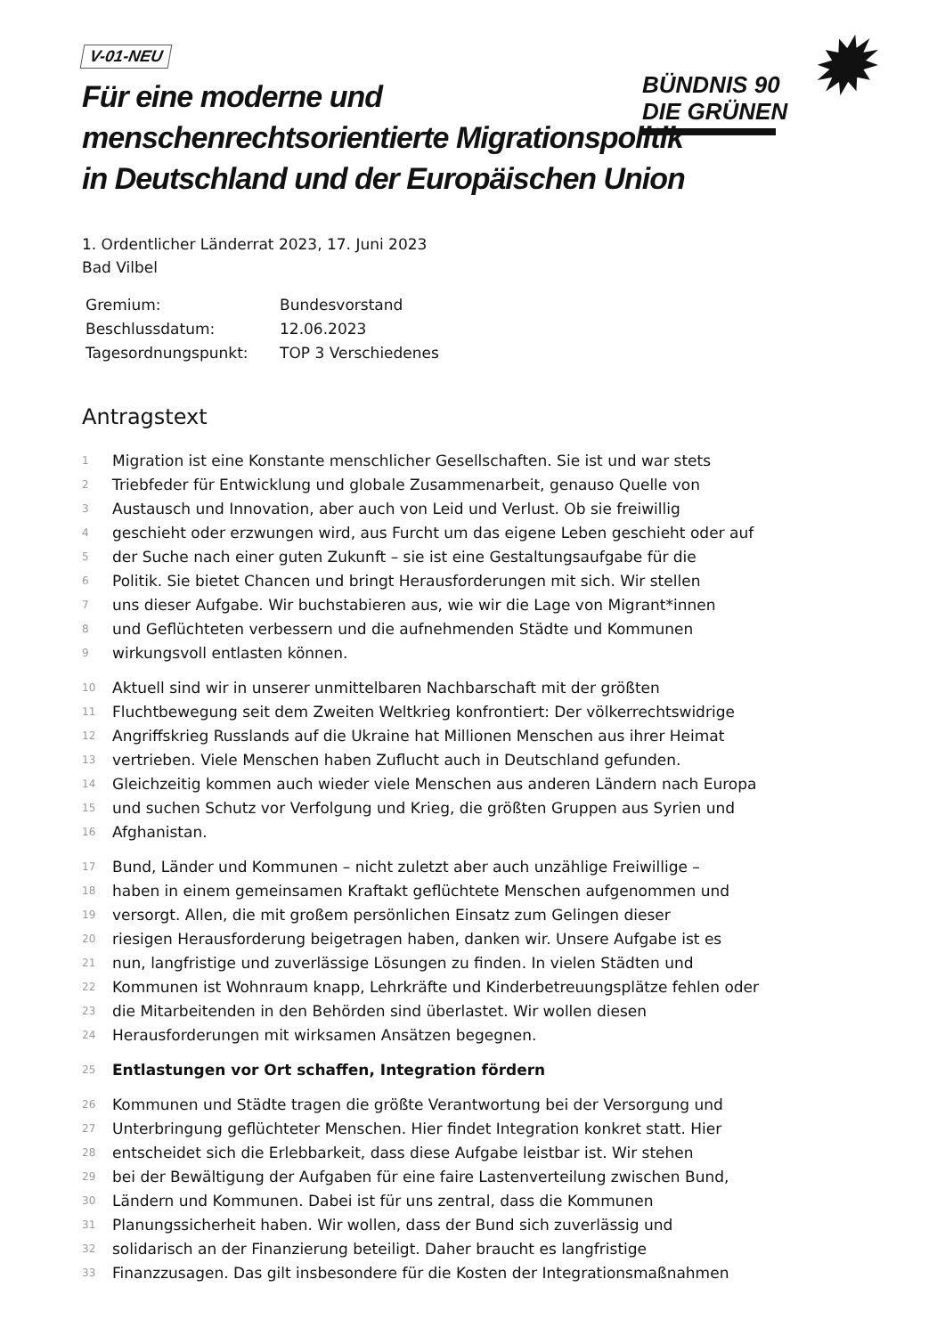✹
BÜNDNIS 90
DIE GRÜNEN
V-01-NEU
Für eine moderne und
menschenrechtsorientierte Migrationspolitik
in Deutschland und der Europäischen Union
1. Ordentlicher Länderrat 2023, 17. Juni 2023
Bad Vilbel
| Gremium: | Bundesvorstand |
| Beschlussdatum: | 12.06.2023 |
| Tagesordnungspunkt: | TOP 3 Verschiedenes |
Antragstext
1 Migration ist eine Konstante menschlicher Gesellschaften. Sie ist und war stets
2 Triebfeder für Entwicklung und globale Zusammenarbeit, genauso Quelle von
3 Austausch und Innovation, aber auch von Leid und Verlust. Ob sie freiwillig
4 geschieht oder erzwungen wird, aus Furcht um das eigene Leben geschieht oder auf
5 der Suche nach einer guten Zukunft – sie ist eine Gestaltungsaufgabe für die
6 Politik. Sie bietet Chancen und bringt Herausforderungen mit sich. Wir stellen
7 uns dieser Aufgabe. Wir buchstabieren aus, wie wir die Lage von Migrant*innen
8 und Geflüchteten verbessern und die aufnehmenden Städte und Kommunen
9 wirkungsvoll entlasten können.
10 Aktuell sind wir in unserer unmittelbaren Nachbarschaft mit der größten
11 Fluchtbewegung seit dem Zweiten Weltkrieg konfrontiert: Der völkerrechtswidrige
12 Angriffskrieg Russlands auf die Ukraine hat Millionen Menschen aus ihrer Heimat
13 vertrieben. Viele Menschen haben Zuflucht auch in Deutschland gefunden.
14 Gleichzeitig kommen auch wieder viele Menschen aus anderen Ländern nach Europa
15 und suchen Schutz vor Verfolgung und Krieg, die größten Gruppen aus Syrien und
16 Afghanistan.
17 Bund, Länder und Kommunen – nicht zuletzt aber auch unzählige Freiwillige –
18 haben in einem gemeinsamen Kraftakt geflüchtete Menschen aufgenommen und
19 versorgt. Allen, die mit großem persönlichen Einsatz zum Gelingen dieser
20 riesigen Herausforderung beigetragen haben, danken wir. Unsere Aufgabe ist es
21 nun, langfristige und zuverlässige Lösungen zu finden. In vielen Städten und
22 Kommunen ist Wohnraum knapp, Lehrkräfte und Kinderbetreuungsplätze fehlen oder
23 die Mitarbeitenden in den Behörden sind überlastet. Wir wollen diesen
24 Herausforderungen mit wirksamen Ansätzen begegnen.
25 Entlastungen vor Ort schaffen, Integration fördern
26 Kommunen und Städte tragen die größte Verantwortung bei der Versorgung und
27 Unterbringung geflüchteter Menschen. Hier findet Integration konkret statt. Hier
28 entscheidet sich die Erlebbarkeit, dass diese Aufgabe leistbar ist. Wir stehen
29 bei der Bewältigung der Aufgaben für eine faire Lastenverteilung zwischen Bund,
30 Ländern und Kommunen. Dabei ist für uns zentral, dass die Kommunen
31 Planungssicherheit haben. Wir wollen, dass der Bund sich zuverlässig und
32 solidarisch an der Finanzierung beteiligt. Daher braucht es langfristige
33 Finanzzusagen. Das gilt insbesondere für die Kosten der Integrationsmaßnahmen